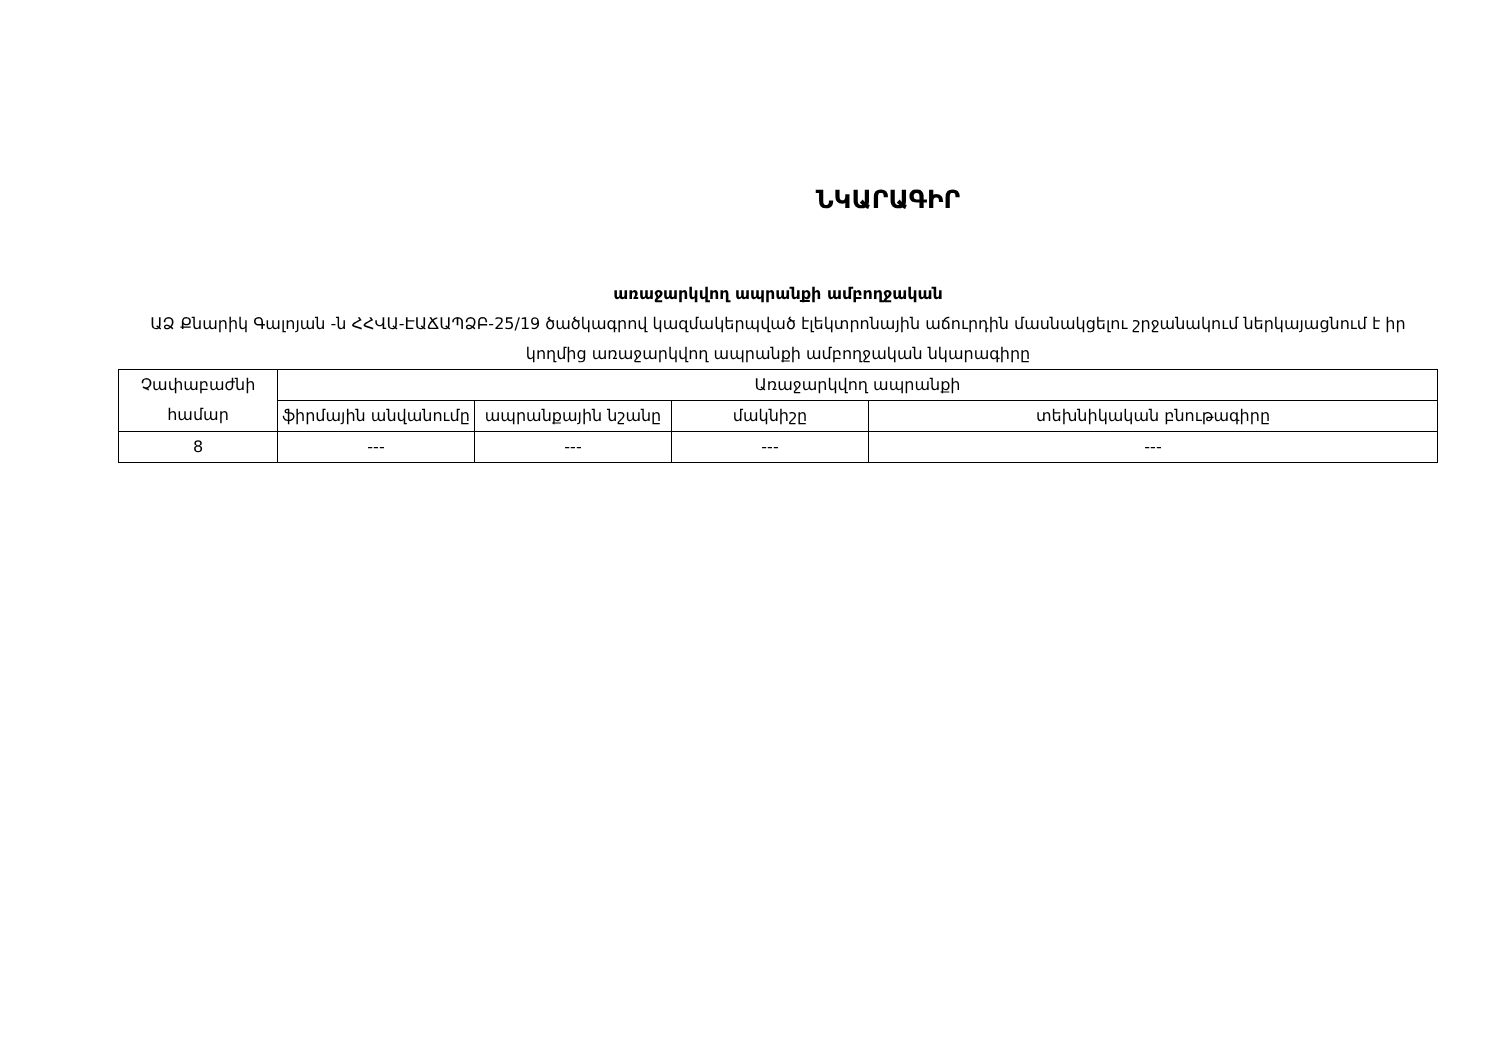ՆԿԱՐԱԳԻՐ
առաջարկվող ապրանքի ամբողջական
ԱՁ Քնարիկ Գալոյան -ն ՀՀՎԱ-ԷԱՃԱՊՁԲ-25/19 ծածկագրով կազմակերպված էլեկտրոնային աճուրդին մասնակցելու շրջանակում ներկայացնում է իր կողմից առաջարկվող ապրանքի ամբողջական նկարագիրը
| Չափաբաժնի համար | Առաջարկվող ապրանքի | | | |
| --- | --- | --- | --- | --- |
| | ֆիրմային անվանումը | ապրանքային նշանը | մակնիշը | տեխնիկական բնութագիրը |
| 8 | --- | --- | --- | --- |